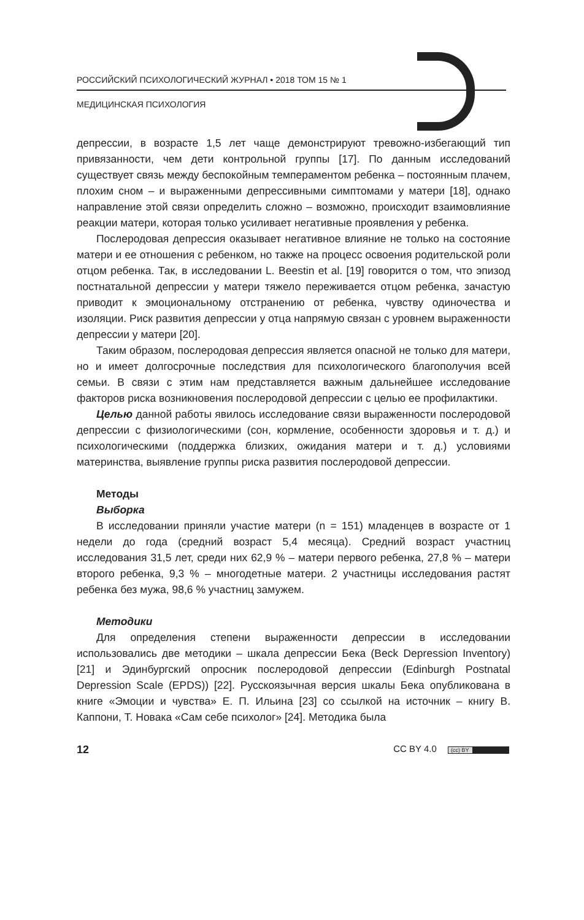РОССИЙСКИЙ ПСИХОЛОГИЧЕСКИЙ ЖУРНАЛ • 2018 ТОМ 15 № 1
МЕДИЦИНСКАЯ ПСИХОЛОГИЯ
депрессии, в возрасте 1,5 лет чаще демонстрируют тревожно-избегающий тип привязанности, чем дети контрольной группы [17]. По данным исследований существует связь между беспокойным темпераментом ребенка – постоянным плачем, плохим сном – и выраженными депрессивными симптомами у матери [18], однако направление этой связи определить сложно – возможно, происходит взаимовлияние реакции матери, которая только усиливает негативные проявления у ребенка.
Послеродовая депрессия оказывает негативное влияние не только на состояние матери и ее отношения с ребенком, но также на процесс освоения родительской роли отцом ребенка. Так, в исследовании L. Beestin et al. [19] говорится о том, что эпизод постнатальной депрессии у матери тяжело переживается отцом ребенка, зачастую приводит к эмоциональному отстранению от ребенка, чувству одиночества и изоляции. Риск развития депрессии у отца напрямую связан с уровнем выраженности депрессии у матери [20].
Таким образом, послеродовая депрессия является опасной не только для матери, но и имеет долгосрочные последствия для психологического благополучия всей семьи. В связи с этим нам представляется важным дальнейшее исследование факторов риска возникновения послеродовой депрессии с целью ее профилактики.
Целью данной работы явилось исследование связи выраженности послеродовой депрессии с физиологическими (сон, кормление, особенности здоровья и т. д.) и психологическими (поддержка близких, ожидания матери и т. д.) условиями материнства, выявление группы риска развития послеродовой депрессии.
Методы
Выборка
В исследовании приняли участие матери (n = 151) младенцев в возрасте от 1 недели до года (средний возраст 5,4 месяца). Средний возраст участниц исследования 31,5 лет, среди них 62,9 % – матери первого ребенка, 27,8 % – матери второго ребенка, 9,3 % – многодетные матери. 2 участницы исследования растят ребенка без мужа, 98,6 % участниц замужем.
Методики
Для определения степени выраженности депрессии в исследовании использовались две методики – шкала депрессии Бека (Beck Depression Inventory) [21] и Эдинбургский опросник послеродовой депрессии (Edinburgh Postnatal Depression Scale (EPDS)) [22]. Русскоязычная версия шкалы Бека опубликована в книге «Эмоции и чувства» Е. П. Ильина [23] со ссылкой на источник – книгу В. Каппони, Т. Новака «Сам себе психолог» [24]. Методика была
12 CC BY 4.0 (cc) BY